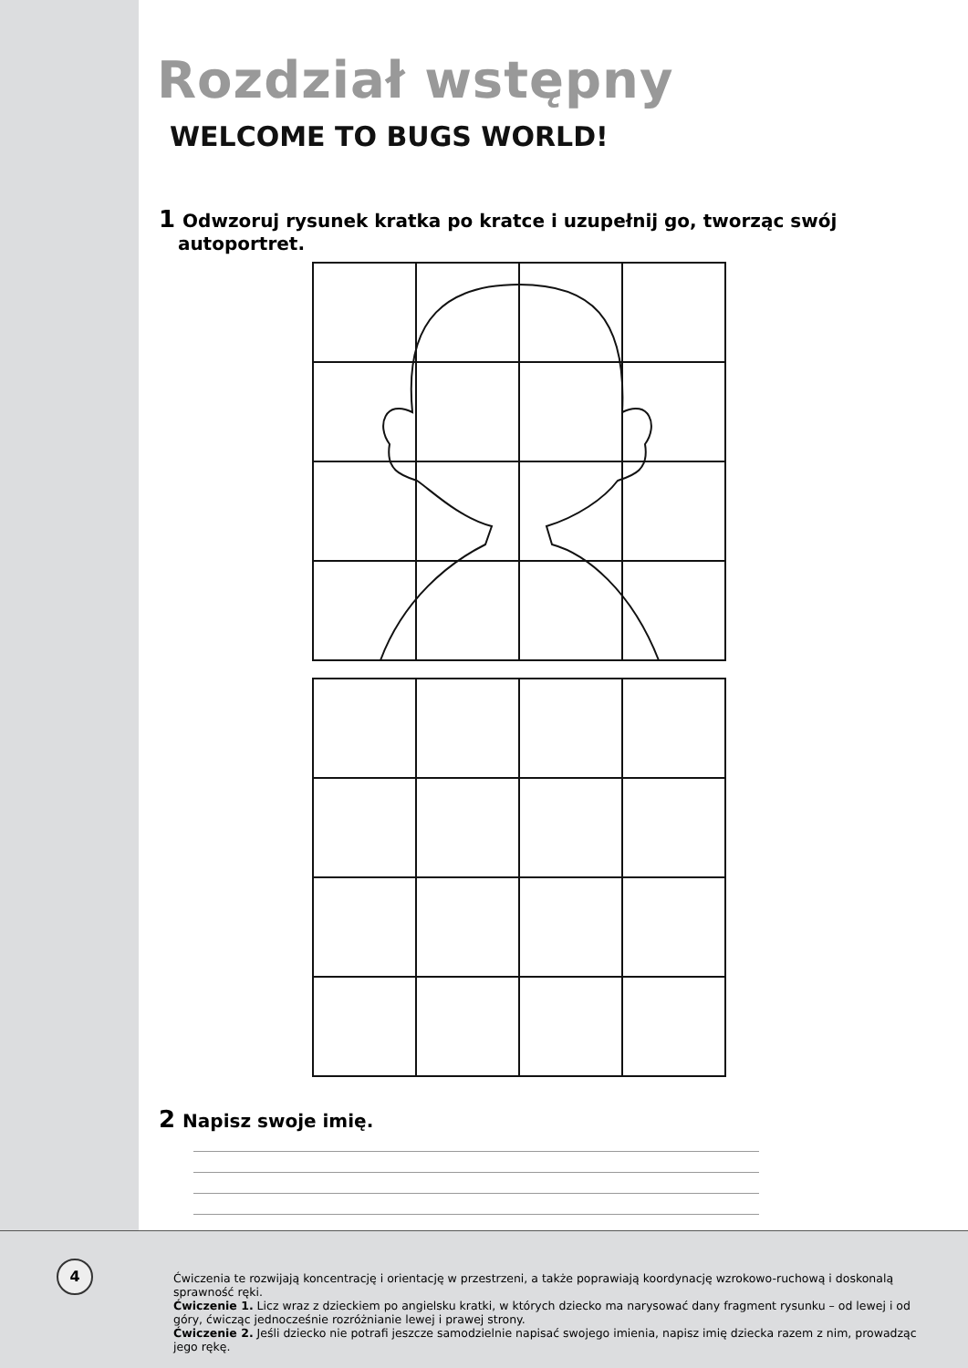Rozdział wstępny
WELCOME TO BUGS WORLD!
1 Odwzoruj rysunek kratka po kratce i uzupełnij go, tworząc swój
autoportret.
2 Napisz swoje imię.
Ćwiczenia te rozwijają koncentrację i orientację w przestrzeni, a także poprawiają koordynację wzrokowo-ruchową i doskonalą sprawność ręki.
Ćwiczenie 1. Licz wraz z dzieckiem po angielsku kratki, w których dziecko ma narysować dany fragment rysunku – od lewej i od góry, ćwicząc jednocześnie rozróżnianie lewej i prawej strony.
Ćwiczenie 2. Jeśli dziecko nie potrafi jeszcze samodzielnie napisać swojego imienia, napisz imię dziecka razem z nim, prowadząc jego rękę.
4